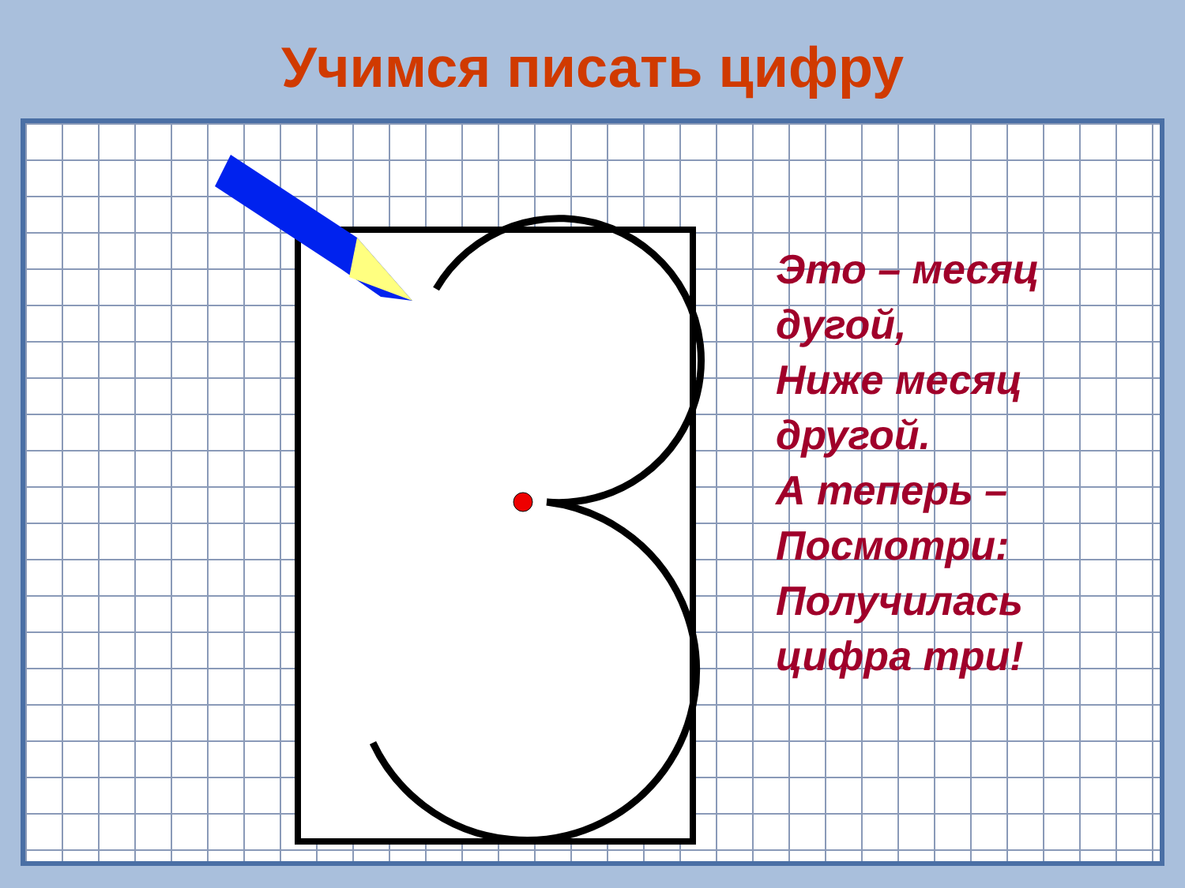Учимся писать цифру
Это – месяц
дугой,
Ниже месяц
другой.
А теперь –
Посмотри:
Получилась
цифра три!